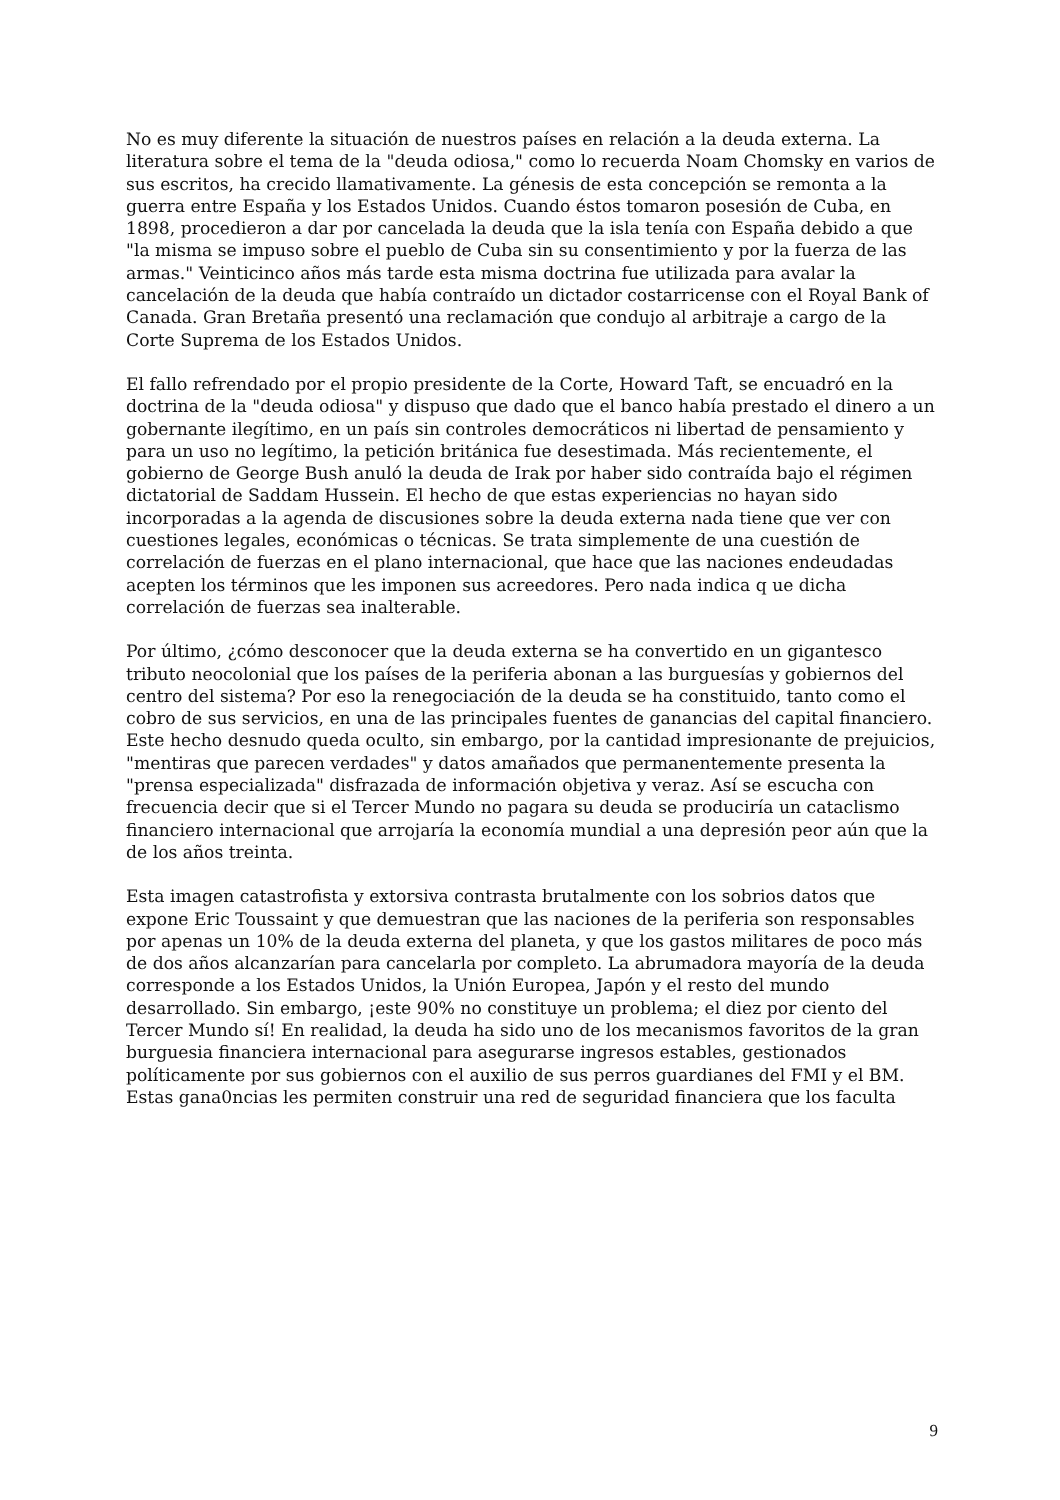No es muy diferente la situación de nuestros países en relación a la deuda externa. La literatura sobre el tema de la "deuda odiosa," como lo recuerda Noam Chomsky en varios de sus escritos, ha crecido llamativamente. La génesis de esta concepción se remonta a la guerra entre España y los Estados Unidos. Cuando éstos tomaron posesión de Cuba, en 1898, procedieron a dar por cancelada la deuda que la isla tenía con España debido a que "la misma se impuso sobre el pueblo de Cuba sin su consentimiento y por la fuerza de las armas." Veinticinco años más tarde esta misma doctrina fue utilizada para avalar la cancelación de la deuda que había contraído un dictador costarricense con el Royal Bank of Canada. Gran Bretaña presentó una reclamación que condujo al arbitraje a cargo de la Corte Suprema de los Estados Unidos.
El fallo refrendado por el propio presidente de la Corte, Howard Taft, se encuadró en la doctrina de la "deuda odiosa" y dispuso que dado que el banco había prestado el dinero a un gobernante ilegítimo, en un país sin controles democráticos ni libertad de pensamiento y para un uso no legítimo, la petición británica fue desestimada. Más recientemente, el gobierno de George Bush anuló la deuda de Irak por haber sido contraída bajo el régimen dictatorial de Saddam Hussein. El hecho de que estas experiencias no hayan sido incorporadas a la agenda de discusiones sobre la deuda externa nada tiene que ver con cuestiones legales, económicas o técnicas. Se trata simplemente de una cuestión de correlación de fuerzas en el plano internacional, que hace que las naciones endeudadas acepten los términos que les imponen sus acreedores. Pero nada indica q ue dicha correlación de fuerzas sea inalterable.
Por último, ¿cómo desconocer que la deuda externa se ha convertido en un gigantesco tributo neocolonial que los países de la periferia abonan a las burguesías y gobiernos del centro del sistema? Por eso la renegociación de la deuda se ha constituido, tanto como el cobro de sus servicios, en una de las principales fuentes de ganancias del capital financiero. Este hecho desnudo queda oculto, sin embargo, por la cantidad impresionante de prejuicios, "mentiras que parecen verdades" y datos amañados que permanentemente presenta la "prensa especializada" disfrazada de información objetiva y veraz. Así se escucha con frecuencia decir que si el Tercer Mundo no pagara su deuda se produciría un cataclismo financiero internacional que arrojaría la economía mundial a una depresión peor aún que la de los años treinta.
Esta imagen catastrofista y extorsiva contrasta brutalmente con los sobrios datos que expone Eric Toussaint y que demuestran que las naciones de la periferia son responsables por apenas un 10% de la deuda externa del planeta, y que los gastos militares de poco más de dos años alcanzarían para cancelarla por completo. La abrumadora mayoría de la deuda corresponde a los Estados Unidos, la Unión Europea, Japón y el resto del mundo desarrollado. Sin embargo, ¡este 90% no constituye un problema; el diez por ciento del Tercer Mundo sí! En realidad, la deuda ha sido uno de los mecanismos favoritos de la gran burguesia financiera internacional para asegurarse ingresos estables, gestionados políticamente por sus gobiernos con el auxilio de sus perros guardianes del FMI y el BM. Estas gana0ncias les permiten construir una red de seguridad financiera que los faculta
9